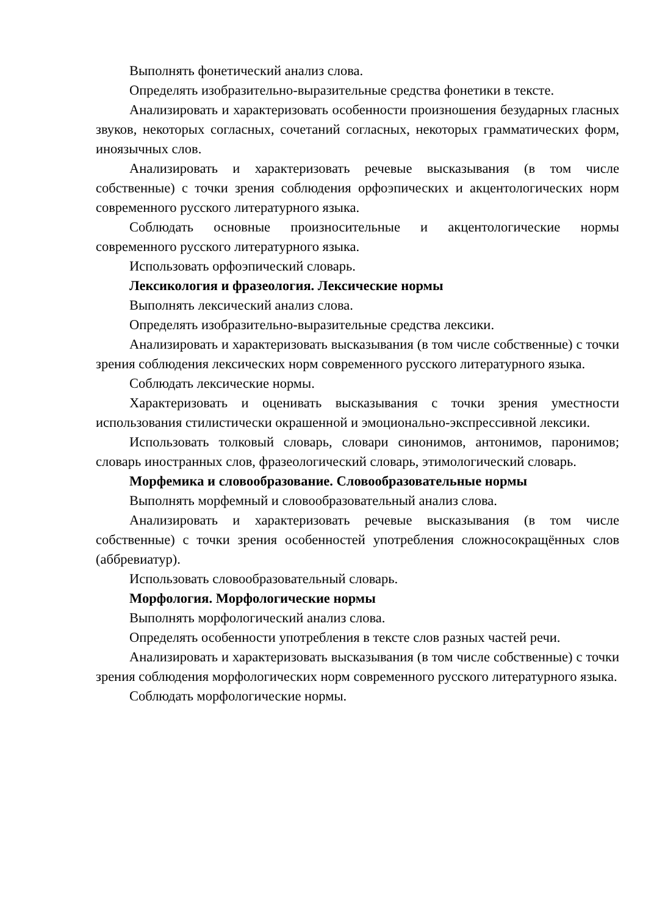Выполнять фонетический анализ слова.
Определять изобразительно-выразительные средства фонетики в тексте.
Анализировать и характеризовать особенности произношения безударных гласных звуков, некоторых согласных, сочетаний согласных, некоторых грамматических форм, иноязычных слов.
Анализировать и характеризовать речевые высказывания (в том числе собственные) с точки зрения соблюдения орфоэпических и акцентологических норм современного русского литературного языка.
Соблюдать основные произносительные и акцентологические нормы современного русского литературного языка.
Использовать орфоэпический словарь.
Лексикология и фразеология. Лексические нормы
Выполнять лексический анализ слова.
Определять изобразительно-выразительные средства лексики.
Анализировать и характеризовать высказывания (в том числе собственные) с точки зрения соблюдения лексических норм современного русского литературного языка.
Соблюдать лексические нормы.
Характеризовать и оценивать высказывания с точки зрения уместности использования стилистически окрашенной и эмоционально-экспрессивной лексики.
Использовать толковый словарь, словари синонимов, антонимов, паронимов; словарь иностранных слов, фразеологический словарь, этимологический словарь.
Морфемика и словообразование. Словообразовательные нормы
Выполнять морфемный и словообразовательный анализ слова.
Анализировать и характеризовать речевые высказывания (в том числе собственные) с точки зрения особенностей употребления сложносокращённых слов (аббревиатур).
Использовать словообразовательный словарь.
Морфология. Морфологические нормы
Выполнять морфологический анализ слова.
Определять особенности употребления в тексте слов разных частей речи.
Анализировать и характеризовать высказывания (в том числе собственные) с точки зрения соблюдения морфологических норм современного русского литературного языка.
Соблюдать морфологические нормы.